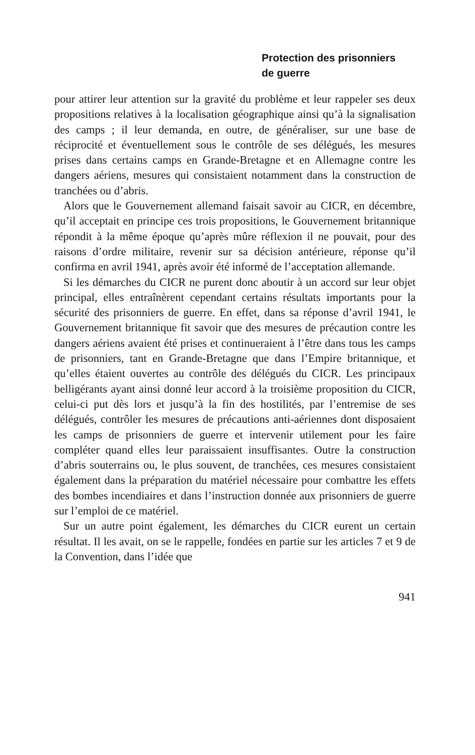Protection des prisonniers
de guerre
pour attirer leur attention sur la gravité du problème et leur rappeler ses deux propositions relatives à la localisation géographique ainsi qu’à la signalisation des camps ; il leur demanda, en outre, de généraliser, sur une base de réciprocité et éventuellement sous le contrôle de ses délégués, les mesures prises dans certains camps en Grande-Bretagne et en Allemagne contre les dangers aériens, mesures qui consistaient notamment dans la construction de tranchées ou d’abris.
Alors que le Gouvernement allemand faisait savoir au CICR, en décembre, qu’il acceptait en principe ces trois propositions, le Gouvernement britannique répondit à la même époque qu’après mûre réflexion il ne pouvait, pour des raisons d’ordre militaire, revenir sur sa décision antérieure, réponse qu’il confirma en avril 1941, après avoir été informé de l’acceptation allemande.
Si les démarches du CICR ne purent donc aboutir à un accord sur leur objet principal, elles entraînèrent cependant certains résultats importants pour la sécurité des prisonniers de guerre. En effet, dans sa réponse d’avril 1941, le Gouvernement britannique fit savoir que des mesures de précaution contre les dangers aériens avaient été prises et continueraient à l’être dans tous les camps de prisonniers, tant en Grande-Bretagne que dans l’Empire britannique, et qu’elles étaient ouvertes au contrôle des délégués du CICR. Les principaux belligérants ayant ainsi donné leur accord à la troisième proposition du CICR, celui-ci put dès lors et jusqu’à la fin des hostilités, par l’entremise de ses délégués, contrôler les mesures de précautions anti-aériennes dont disposaient les camps de prisonniers de guerre et intervenir utilement pour les faire compléter quand elles leur paraissaient insuffisantes. Outre la construction d’abris souterrains ou, le plus souvent, de tranchées, ces mesures consistaient également dans la préparation du matériel nécessaire pour combattre les effets des bombes incendiaires et dans l’instruction donnée aux prisonniers de guerre sur l’emploi de ce matériel.
Sur un autre point également, les démarches du CICR eurent un certain résultat. Il les avait, on se le rappelle, fondées en partie sur les articles 7 et 9 de la Convention, dans l’idée que
941